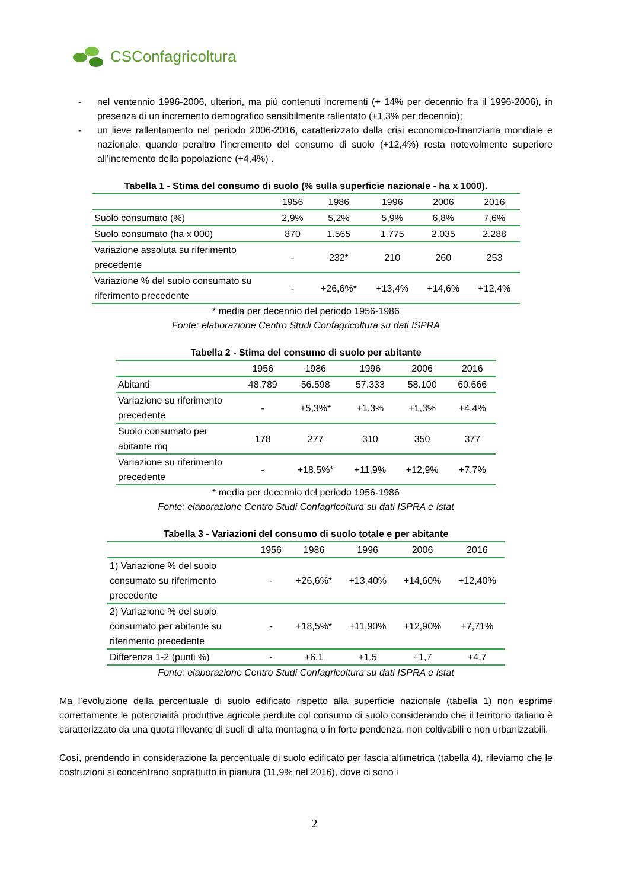CSConfagricoltura
- nel ventennio 1996-2006, ulteriori, ma più contenuti incrementi (+ 14% per decennio fra il 1996-2006), in presenza di un incremento demografico sensibilmente rallentato (+1,3% per decennio);
- un lieve rallentamento nel periodo 2006-2016, caratterizzato dalla crisi economico-finanziaria mondiale e nazionale, quando peraltro l’incremento del consumo di suolo (+12,4%) resta notevolmente superiore all’incremento della popolazione (+4,4%) .
Tabella 1 - Stima del consumo di suolo (% sulla superficie nazionale - ha x 1000).
| | 1956 | 1986 | 1996 | 2006 | 2016 |
| --- | --- | --- | --- | --- | --- |
| Suolo consumato (%) | 2,9% | 5,2% | 5,9% | 6,8% | 7,6% |
| Suolo consumato (ha x 000) | 870 | 1.565 | 1.775 | 2.035 | 2.288 |
| Variazione assoluta su riferimento precedente | - | 232* | 210 | 260 | 253 |
| Variazione % del suolo consumato su riferimento precedente | - | +26,6%* | +13,4% | +14,6% | +12,4% |
* media per decennio del periodo 1956-1986
Fonte: elaborazione Centro Studi Confagricoltura su dati ISPRA
Tabella 2 - Stima del consumo di suolo per abitante
| | 1956 | 1986 | 1996 | 2006 | 2016 |
| --- | --- | --- | --- | --- | --- |
| Abitanti | 48.789 | 56.598 | 57.333 | 58.100 | 60.666 |
| Variazione su riferimento precedente | - | +5,3%* | +1,3% | +1,3% | +4,4% |
| Suolo consumato per abitante mq | 178 | 277 | 310 | 350 | 377 |
| Variazione su riferimento precedente | - | +18,5%* | +11,9% | +12,9% | +7,7% |
* media per decennio del periodo 1956-1986
Fonte: elaborazione Centro Studi Confagricoltura su dati ISPRA e Istat
Tabella 3 - Variazioni del consumo di suolo totale e per abitante
| | 1956 | 1986 | 1996 | 2006 | 2016 |
| --- | --- | --- | --- | --- | --- |
| 1) Variazione % del suolo consumato su riferimento precedente | - | +26,6%* | +13,40% | +14,60% | +12,40% |
| 2) Variazione % del suolo consumato per abitante su riferimento precedente | - | +18,5%* | +11,90% | +12,90% | +7,71% |
| Differenza 1-2 (punti %) | - | +6,1 | +1,5 | +1,7 | +4,7 |
Fonte: elaborazione Centro Studi Confagricoltura su dati ISPRA e Istat
Ma l’evoluzione della percentuale di suolo edificato rispetto alla superficie nazionale (tabella 1) non esprime correttamente le potenzialità produttive agricole perdute col consumo di suolo considerando che il territorio italiano è caratterizzato da una quota rilevante di suoli di alta montagna o in forte pendenza, non coltivabili e non urbanizzabili.
Così, prendendo in considerazione la percentuale di suolo edificato per fascia altimetrica (tabella 4), rileviamo che le costruzioni si concentrano soprattutto in pianura (11,9% nel 2016), dove ci sono i
2